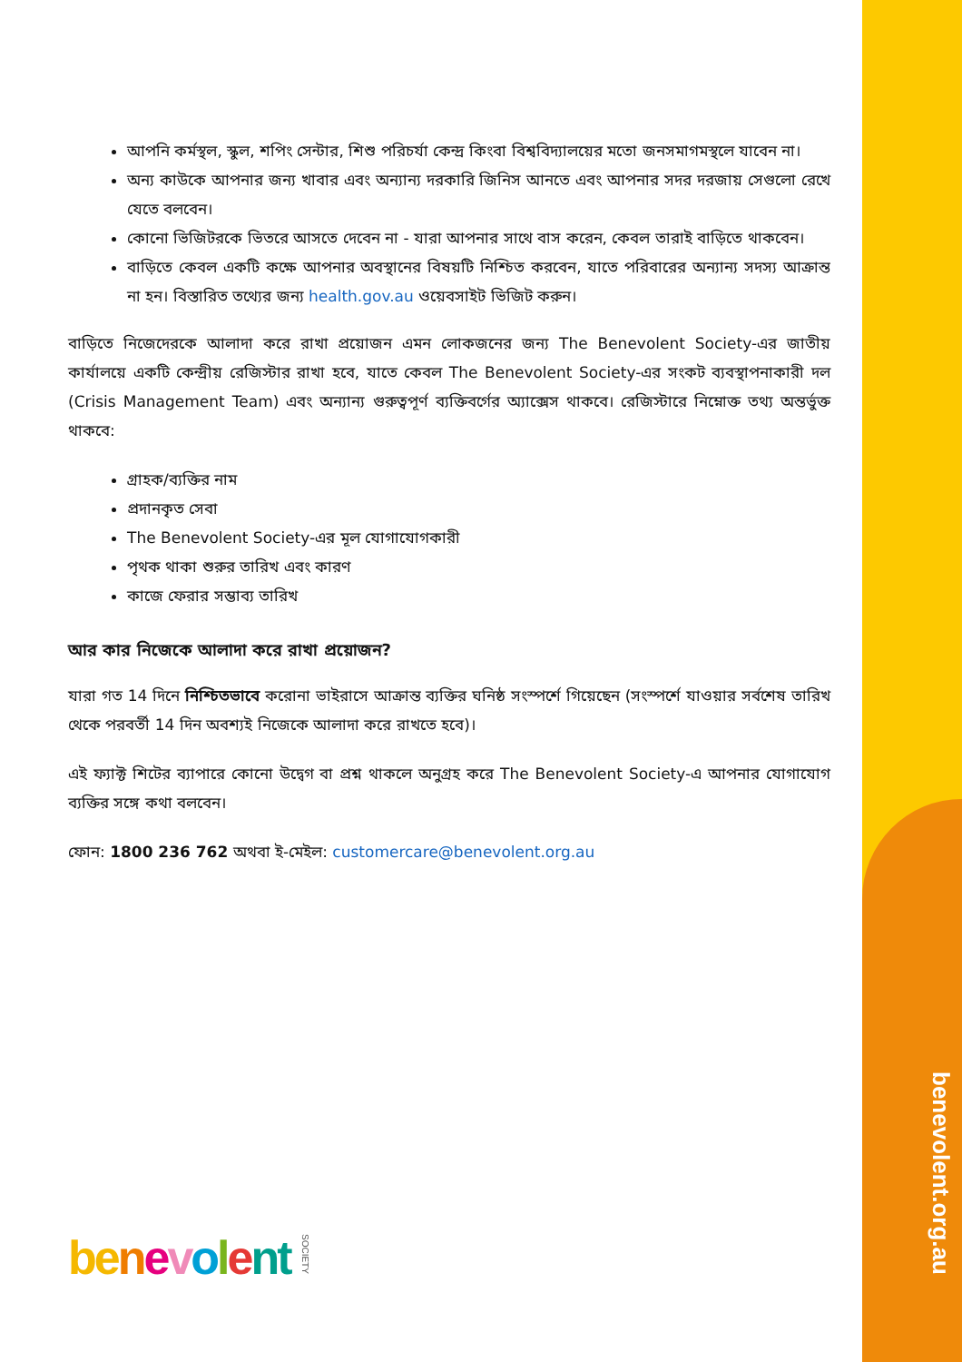আপনি কর্মস্থল, স্কুল, শপিং সেন্টার, শিশু পরিচর্যা কেন্দ্র কিংবা বিশ্ববিদ্যালয়ের মতো জনসমাগমস্থলে যাবেন না।
অন্য কাউকে আপনার জন্য খাবার এবং অন্যান্য দরকারি জিনিস আনতে এবং আপনার সদর দরজায় সেগুলো রেখে যেতে বলবেন।
কোনো ভিজিটরকে ভিতরে আসতে দেবেন না - যারা আপনার সাথে বাস করেন, কেবল তারাই বাড়িতে থাকবেন।
বাড়িতে কেবল একটি কক্ষে আপনার অবস্থানের বিষয়টি নিশ্চিত করবেন, যাতে পরিবারের অন্যান্য সদস্য আক্রান্ত না হন। বিস্তারিত তথ্যের জন্য health.gov.au ওয়েবসাইট ভিজিট করুন।
বাড়িতে নিজেদেরকে আলাদা করে রাখা প্রয়োজন এমন লোকজনের জন্য The Benevolent Society-এর জাতীয় কার্যালয়ে একটি কেন্দ্রীয় রেজিস্টার রাখা হবে, যাতে কেবল The Benevolent Society-এর সংকট ব্যবস্থাপনাকারী দল (Crisis Management Team) এবং অন্যান্য গুরুত্বপূর্ণ ব্যক্তিবর্গের অ্যাক্সেস থাকবে। রেজিস্টারে নিম্নোক্ত তথ্য অন্তর্ভুক্ত থাকবে:
গ্রাহক/ব্যক্তির নাম
প্রদানকৃত সেবা
The Benevolent Society-এর মূল যোগাযোগকারী
পৃথক থাকা শুরুর তারিখ এবং কারণ
কাজে ফেরার সম্ভাব্য তারিখ
আর কার নিজেকে আলাদা করে রাখা প্রয়োজন?
যারা গত 14 দিনে নিশ্চিতভাবে করোনা ভাইরাসে আক্রান্ত ব্যক্তির ঘনিষ্ঠ সংস্পর্শে গিয়েছেন (সংস্পর্শে যাওয়ার সর্বশেষ তারিখ থেকে পরবর্তী 14 দিন অবশ্যই নিজেকে আলাদা করে রাখতে হবে)।
এই ফ্যাক্ট শিটের ব্যাপারে কোনো উদ্বেগ বা প্রশ্ন থাকলে অনুগ্রহ করে The Benevolent Society-এ আপনার যোগাযোগ ব্যক্তির সঙ্গে কথা বলবেন।
ফোন: 1800 236 762 অথবা ই-মেইল: customercare@benevolent.org.au
be nevolent SOCIETY
benevolent.org.au